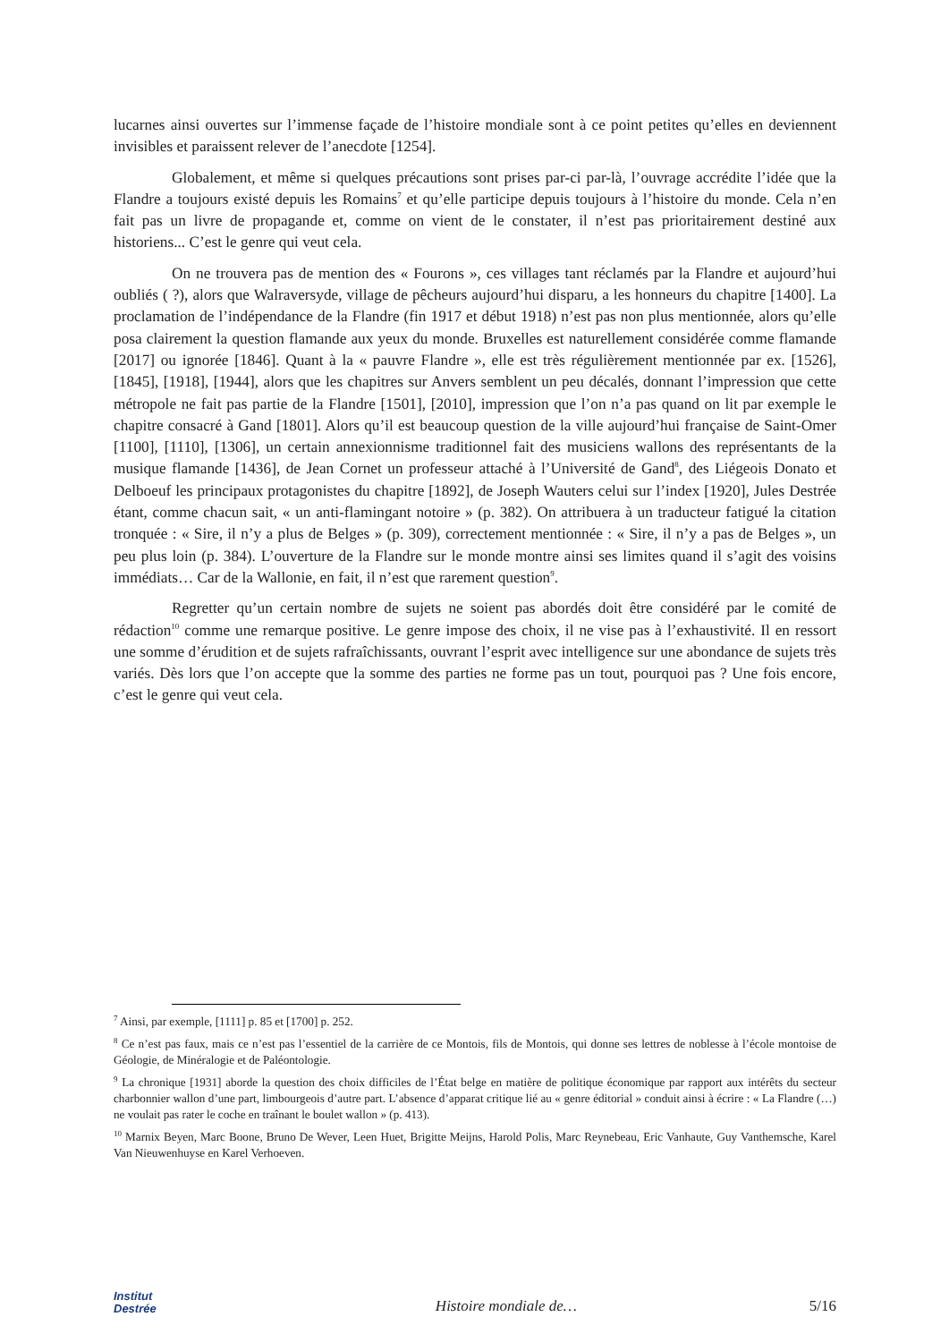lucarnes ainsi ouvertes sur l’immense façade de l’histoire mondiale sont à ce point petites qu’elles en deviennent invisibles et paraissent relever de l’anecdote [1254].
Globalement, et même si quelques précautions sont prises par-ci par-là, l’ouvrage accrédite l’idée que la Flandre a toujours existé depuis les Romains<sup>7</sup> et qu’elle participe depuis toujours à l’histoire du monde. Cela n’en fait pas un livre de propagande et, comme on vient de le constater, il n’est pas prioritairement destiné aux historiens... C’est le genre qui veut cela.
On ne trouvera pas de mention des « Fourons », ces villages tant réclamés par la Flandre et aujourd’hui oubliés ( ?), alors que Walraversyde, village de pêcheurs aujourd’hui disparu, a les honneurs du chapitre [1400]. La proclamation de l’indépendance de la Flandre (fin 1917 et début 1918) n’est pas non plus mentionnée, alors qu’elle posa clairement la question flamande aux yeux du monde. Bruxelles est naturellement considérée comme flamande [2017] ou ignorée [1846]. Quant à la « pauvre Flandre », elle est très régulièrement mentionnée par ex. [1526], [1845], [1918], [1944], alors que les chapitres sur Anvers semblent un peu décalés, donnant l’impression que cette métropole ne fait pas partie de la Flandre [1501], [2010], impression que l’on n’a pas quand on lit par exemple le chapitre consacré à Gand [1801]. Alors qu’il est beaucoup question de la ville aujourd’hui française de Saint-Omer [1100], [1110], [1306], un certain annexionnisme traditionnel fait des musiciens wallons des représentants de la musique flamande [1436], de Jean Cornet un professeur attaché à l’Université de Gand<sup>8</sup>, des Liégeois Donato et Delboeuf les principaux protagonistes du chapitre [1892], de Joseph Wauters celui sur l’index [1920], Jules Destrée étant, comme chacun sait, « un anti-flamingant notoire » (p. 382). On attribuera à un traducteur fatigué la citation tronquée : « Sire, il n’y a plus de Belges » (p. 309), correctement mentionnée : « Sire, il n’y a pas de Belges », un peu plus loin (p. 384). L’ouverture de la Flandre sur le monde montre ainsi ses limites quand il s’agit des voisins immédiats… Car de la Wallonie, en fait, il n’est que rarement question<sup>9</sup>.
Regretter qu’un certain nombre de sujets ne soient pas abordés doit être considéré par le comité de rédaction<sup>10</sup> comme une remarque positive. Le genre impose des choix, il ne vise pas à l’exhaustivité. Il en ressort une somme d’érudition et de sujets rafraîchissants, ouvrant l’esprit avec intelligence sur une abondance de sujets très variés. Dès lors que l’on accepte que la somme des parties ne forme pas un tout, pourquoi pas ? Une fois encore, c’est le genre qui veut cela.
<sup>7</sup> Ainsi, par exemple, [1111] p. 85 et [1700] p. 252.
<sup>8</sup> Ce n’est pas faux, mais ce n’est pas l’essentiel de la carrière de ce Montois, fils de Montois, qui donne ses lettres de noblesse à l’école montoise de Géologie, de Minéralogie et de Paléontologie.
<sup>9</sup> La chronique [1931] aborde la question des choix difficiles de l’État belge en matière de politique économique par rapport aux intérêts du secteur charbonnier wallon d’une part, limbourgeois d’autre part. L’absence d’apparat critique lié au « genre éditorial » conduit ainsi à écrire : « La Flandre (…) ne voulait pas rater le coche en traînant le boulet wallon » (p. 413).
<sup>10</sup> Marnix Beyen, Marc Boone, Bruno De Wever, Leen Huet, Brigitte Meijns, Harold Polis, Marc Reynebeau, Eric Vanhaute, Guy Vanthemsche, Karel Van Nieuwenhuyse en Karel Verhoeven.
Institut
Destrée
Histoire mondiale de…
5/16